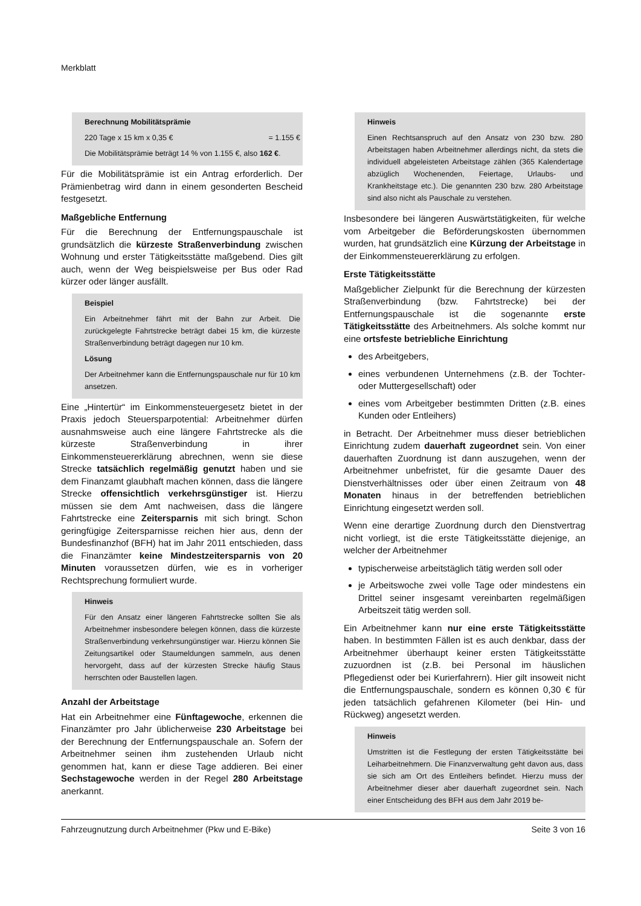Merkblatt
Berechnung Mobilitätsprämie
220 Tage x 15 km x 0,35 € = 1.155 €
Die Mobilitätsprämie beträgt 14 % von 1.155 €, also 162 €.
Für die Mobilitätsprämie ist ein Antrag erforderlich. Der Prämienbetrag wird dann in einem gesonderten Bescheid festgesetzt.
Maßgebliche Entfernung
Für die Berechnung der Entfernungspauschale ist grundsätzlich die kürzeste Straßenverbindung zwischen Wohnung und erster Tätigkeitsstätte maßgebend. Dies gilt auch, wenn der Weg beispielsweise per Bus oder Rad kürzer oder länger ausfällt.
Beispiel
Ein Arbeitnehmer fährt mit der Bahn zur Arbeit. Die zurückgelegte Fahrtstrecke beträgt dabei 15 km, die kürzeste Straßenverbindung beträgt dagegen nur 10 km.
Lösung
Der Arbeitnehmer kann die Entfernungspauschale nur für 10 km ansetzen.
Eine „Hintertür“ im Einkommensteuergesetz bietet in der Praxis jedoch Steuersparpotential: Arbeitnehmer dürfen ausnahmsweise auch eine längere Fahrtstrecke als die kürzeste Straßenverbindung in ihrer Einkommensteuererklärung abrechnen, wenn sie diese Strecke tatsächlich regelmäßig genutzt haben und sie dem Finanzamt glaubhaft machen können, dass die längere Strecke offensichtlich verkehrsgünstiger ist. Hierzu müssen sie dem Amt nachweisen, dass die längere Fahrtstrecke eine Zeitersparnis mit sich bringt. Schon geringfügige Zeitersparnisse reichen hier aus, denn der Bundesfinanzhof (BFH) hat im Jahr 2011 entschieden, dass die Finanzämter keine Mindestzeitersparnis von 20 Minuten voraussetzen dürfen, wie es in vorheriger Rechtsprechung formuliert wurde.
Hinweis
Für den Ansatz einer längeren Fahrtstrecke sollten Sie als Arbeitnehmer insbesondere belegen können, dass die kürzeste Straßenverbindung verkehrsungünstiger war. Hierzu können Sie Zeitungsartikel oder Staumeldungen sammeln, aus denen hervorgeht, dass auf der kürzesten Strecke häufig Staus herrschten oder Baustellen lagen.
Anzahl der Arbeitstage
Hat ein Arbeitnehmer eine Fünftagewoche, erkennen die Finanzämter pro Jahr üblicherweise 230 Arbeitstage bei der Berechnung der Entfernungspauschale an. Sofern der Arbeitnehmer seinen ihm zustehenden Urlaub nicht genommen hat, kann er diese Tage addieren. Bei einer Sechstagewoche werden in der Regel 280 Arbeitstage anerkannt.
Hinweis
Einen Rechtsanspruch auf den Ansatz von 230 bzw. 280 Arbeitstagen haben Arbeitnehmer allerdings nicht, da stets die individuell abgeleisteten Arbeitstage zählen (365 Kalendertage abzüglich Wochenenden, Feiertage, Urlaubs- und Krankheitstage etc.). Die genannten 230 bzw. 280 Arbeitstage sind also nicht als Pauschale zu verstehen.
Insbesondere bei längeren Auswärtstätigkeiten, für welche vom Arbeitgeber die Beförderungskosten übernommen wurden, hat grundsätzlich eine Kürzung der Arbeitstage in der Einkommensteuererklärung zu erfolgen.
Erste Tätigkeitsstätte
Maßgeblicher Zielpunkt für die Berechnung der kürzesten Straßenverbindung (bzw. Fahrtstrecke) bei der Entfernungspauschale ist die sogenannte erste Tätigkeitsstätte des Arbeitnehmers. Als solche kommt nur eine ortsfeste betriebliche Einrichtung
des Arbeitgebers,
eines verbundenen Unternehmens (z.B. der Tochter- oder Muttergesellschaft) oder
eines vom Arbeitgeber bestimmten Dritten (z.B. eines Kunden oder Entleihers)
in Betracht. Der Arbeitnehmer muss dieser betrieblichen Einrichtung zudem dauerhaft zugeordnet sein. Von einer dauerhaften Zuordnung ist dann auszugehen, wenn der Arbeitnehmer unbefristet, für die gesamte Dauer des Dienstverhältnisses oder über einen Zeitraum von 48 Monaten hinaus in der betreffenden betrieblichen Einrichtung eingesetzt werden soll.
Wenn eine derartige Zuordnung durch den Dienstvertrag nicht vorliegt, ist die erste Tätigkeitsstätte diejenige, an welcher der Arbeitnehmer
typischerweise arbeitstäglich tätig werden soll oder
je Arbeitswoche zwei volle Tage oder mindestens ein Drittel seiner insgesamt vereinbarten regelmäßigen Arbeitszeit tätig werden soll.
Ein Arbeitnehmer kann nur eine erste Tätigkeitsstätte haben. In bestimmten Fällen ist es auch denkbar, dass der Arbeitnehmer überhaupt keiner ersten Tätigkeitsstätte zuzuordnen ist (z.B. bei Personal im häuslichen Pflegedienst oder bei Kurierfahrern). Hier gilt insoweit nicht die Entfernungspauschale, sondern es können 0,30 € für jeden tatsächlich gefahrenen Kilometer (bei Hin- und Rückweg) angesetzt werden.
Hinweis
Umstritten ist die Festlegung der ersten Tätigkeitsstätte bei Leiharbeitnehmern. Die Finanzverwaltung geht davon aus, dass sie sich am Ort des Entleihers befindet. Hierzu muss der Arbeitnehmer dieser aber dauerhaft zugeordnet sein. Nach einer Entscheidung des BFH aus dem Jahr 2019 be-
Fahrzeugnutzung durch Arbeitnehmer (Pkw und E-Bike) Seite 3 von 16